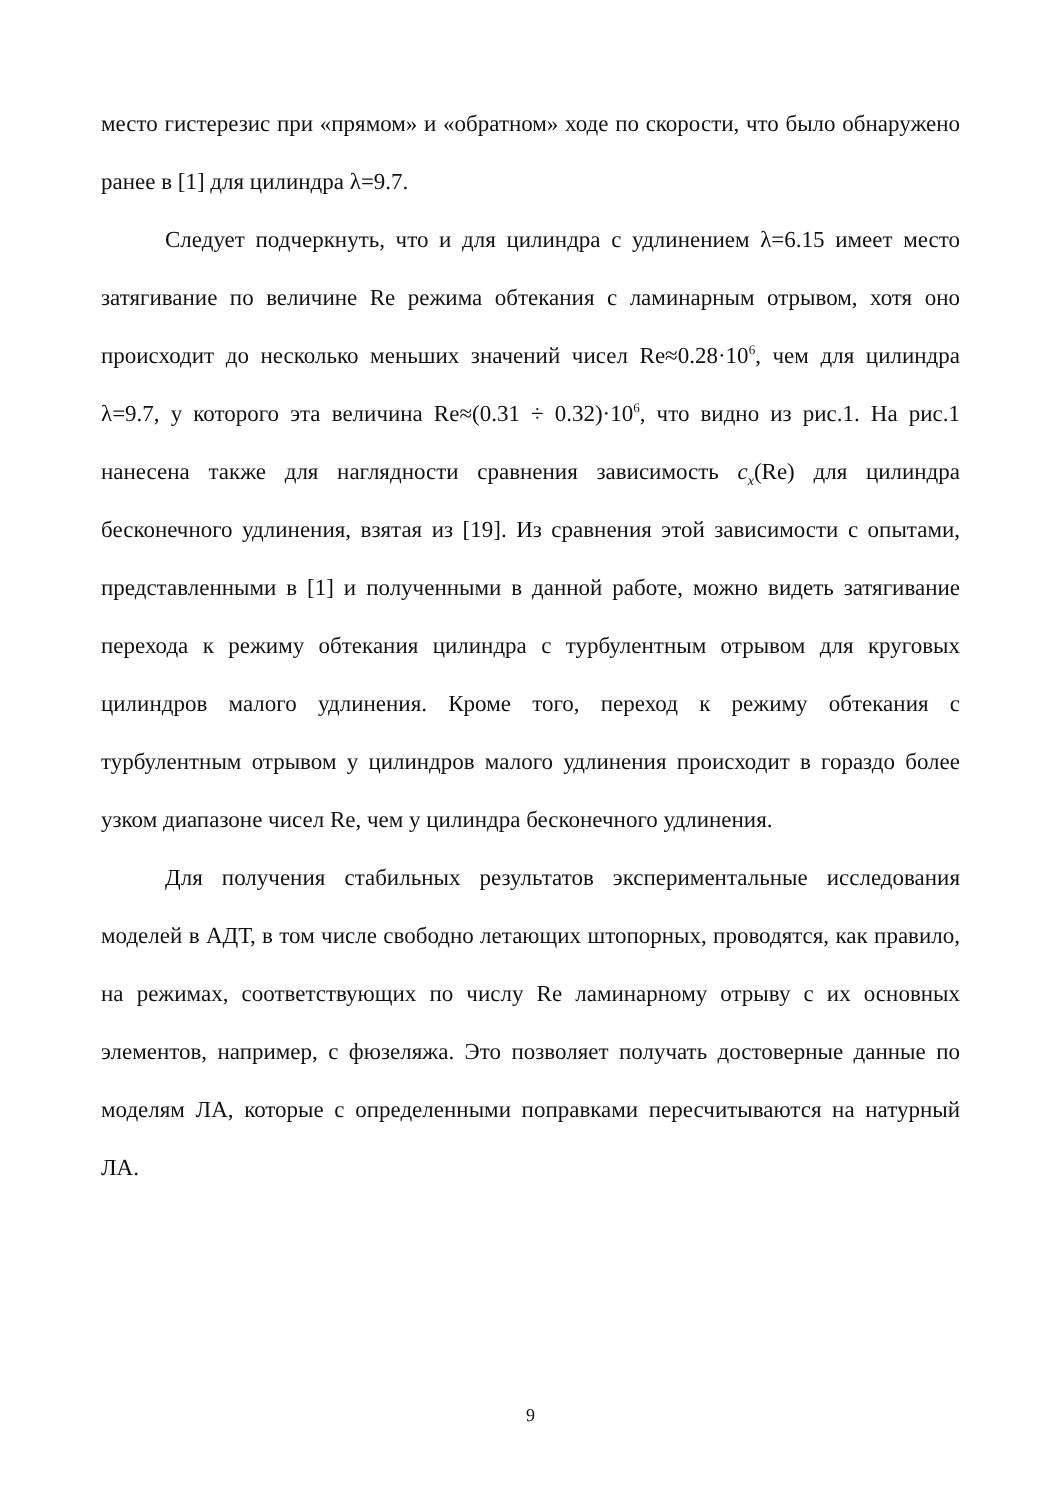место гистерезис при «прямом» и «обратном» ходе по скорости, что было обнаружено ранее в [1] для цилиндра λ=9.7.
Следует подчеркнуть, что и для цилиндра с удлинением λ=6.15 имеет место затягивание по величине Re режима обтекания с ламинарным отрывом, хотя оно происходит до несколько меньших значений чисел Re≈0.28·10<sup>6</sup>, чем для цилиндра λ=9.7, у которого эта величина Re≈(0.31 ÷ 0.32)·10<sup>6</sup>, что видно из рис.1. На рис.1 нанесена также для наглядности сравнения зависимость c<sub>x</sub>(Re) для цилиндра бесконечного удлинения, взятая из [19]. Из сравнения этой зависимости с опытами, представленными в [1] и полученными в данной работе, можно видеть затягивание перехода к режиму обтекания цилиндра с турбулентным отрывом для круговых цилиндров малого удлинения. Кроме того, переход к режиму обтекания с турбулентным отрывом у цилиндров малого удлинения происходит в гораздо более узком диапазоне чисел Re, чем у цилиндра бесконечного удлинения.
Для получения стабильных результатов экспериментальные исследования моделей в АДТ, в том числе свободно летающих штопорных, проводятся, как правило, на режимах, соответствующих по числу Re ламинарному отрыву с их основных элементов, например, с фюзеляжа. Это позволяет получать достоверные данные по моделям ЛА, которые с определенными поправками пересчитываются на натурный ЛА.
9